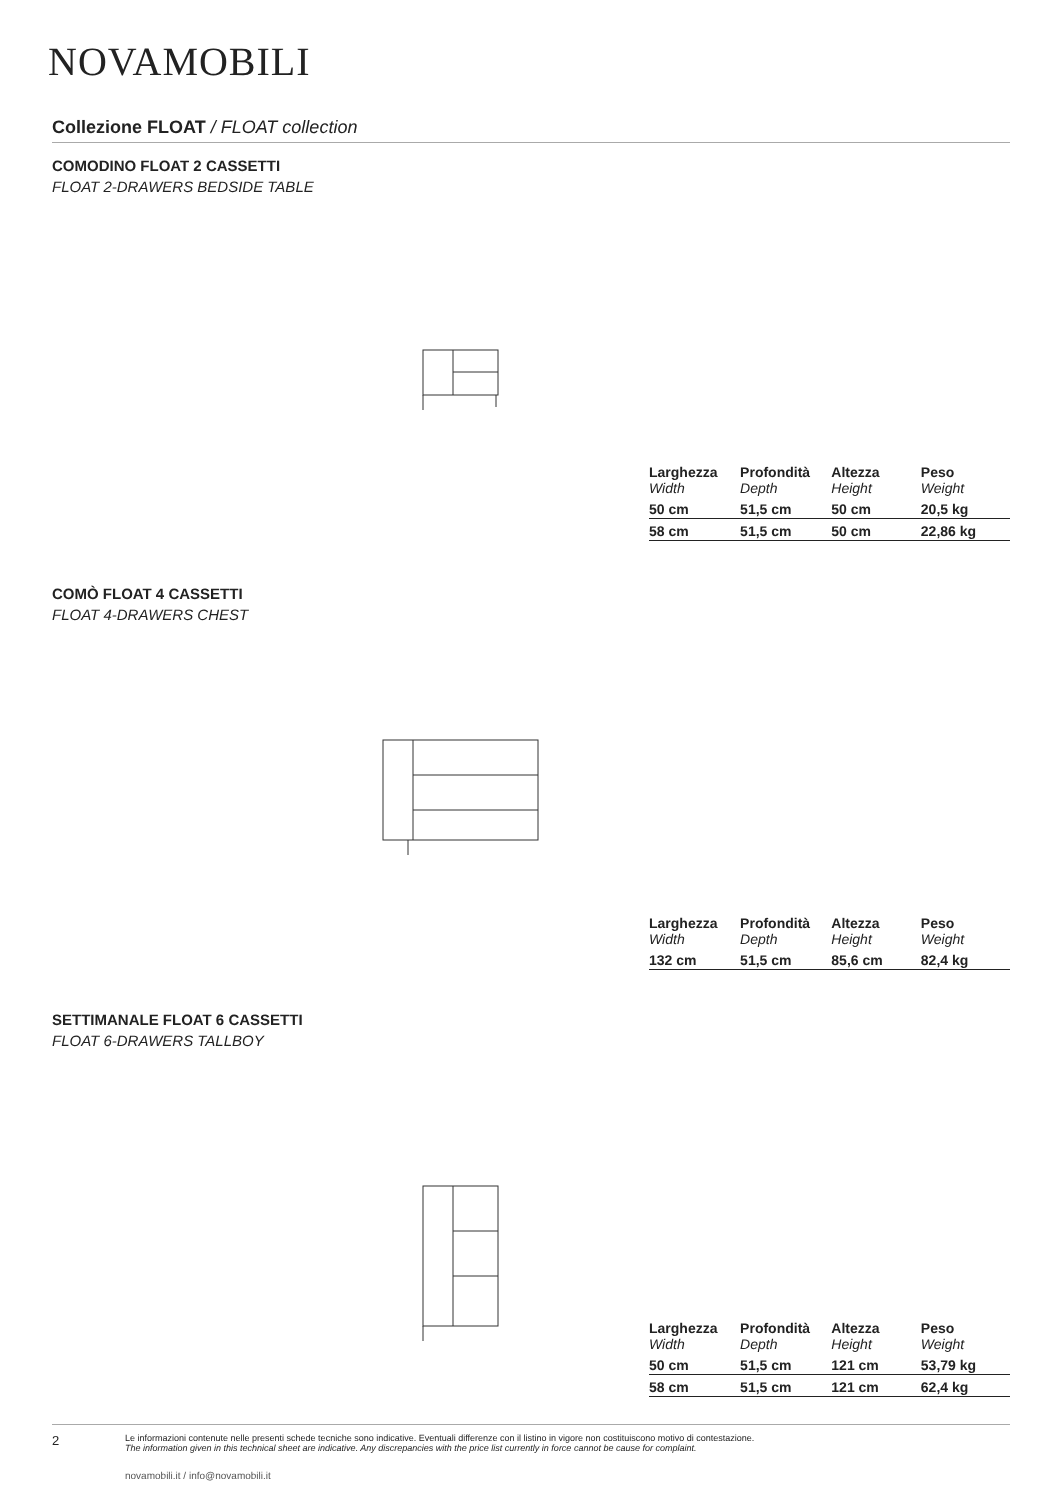NOVAMOBILI
Collezione FLOAT / FLOAT collection
COMODINO FLOAT 2 CASSETTI
FLOAT 2-DRAWERS BEDSIDE TABLE
| Larghezza Width | Profondità Depth | Altezza Height | Peso Weight |
| 50 cm | 51,5 cm | 50 cm | 20,5 kg |
| 58 cm | 51,5 cm | 50 cm | 22,86 kg |
COMÒ FLOAT 4 CASSETTI
FLOAT 4-DRAWERS CHEST
| Larghezza Width | Profondità Depth | Altezza Height | Peso Weight |
| 132 cm | 51,5 cm | 85,6 cm | 82,4 kg |
SETTIMANALE FLOAT 6 CASSETTI
FLOAT 6-DRAWERS TALLBOY
| Larghezza Width | Profondità Depth | Altezza Height | Peso Weight |
| 50 cm | 51,5 cm | 121 cm | 53,79 kg |
| 58 cm | 51,5 cm | 121 cm | 62,4 kg |
2
Le informazioni contenute nelle presenti schede tecniche sono indicative. Eventuali differenze con il listino in vigore non costituiscono motivo di contestazione.
The information given in this technical sheet are indicative. Any discrepancies with the price list currently in force cannot be cause for complaint.
novamobili.it / info@novamobili.it